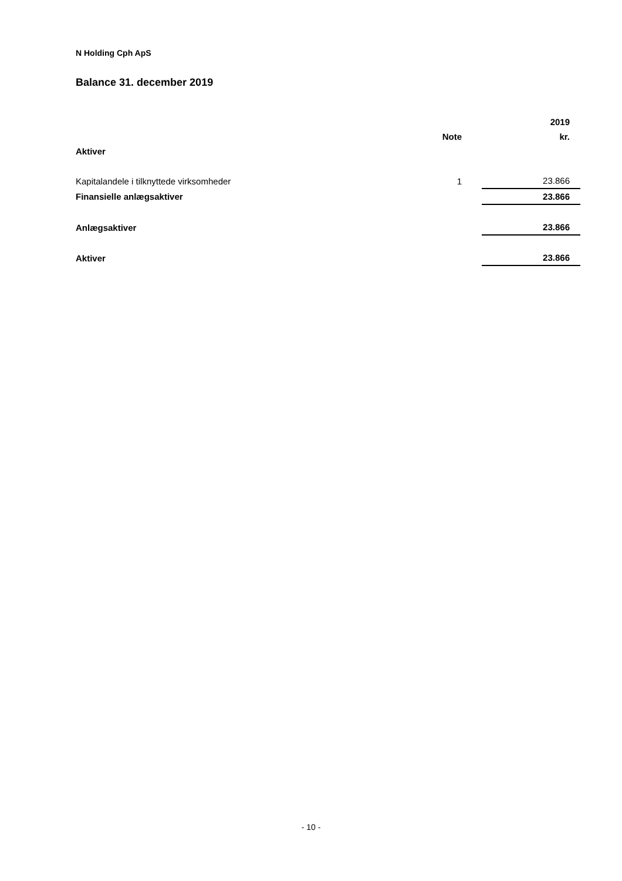N Holding Cph ApS
Balance 31. december 2019
| | | 2019 |
| --- | --- | --- |
| | Note | kr. |
| Aktiver | | |
| Kapitalandele i tilknyttede virksomheder | 1 | 23.866 |
| Finansielle anlægsaktiver | | 23.866 |
| Anlægsaktiver | | 23.866 |
| Aktiver | | 23.866 |
- 10 -